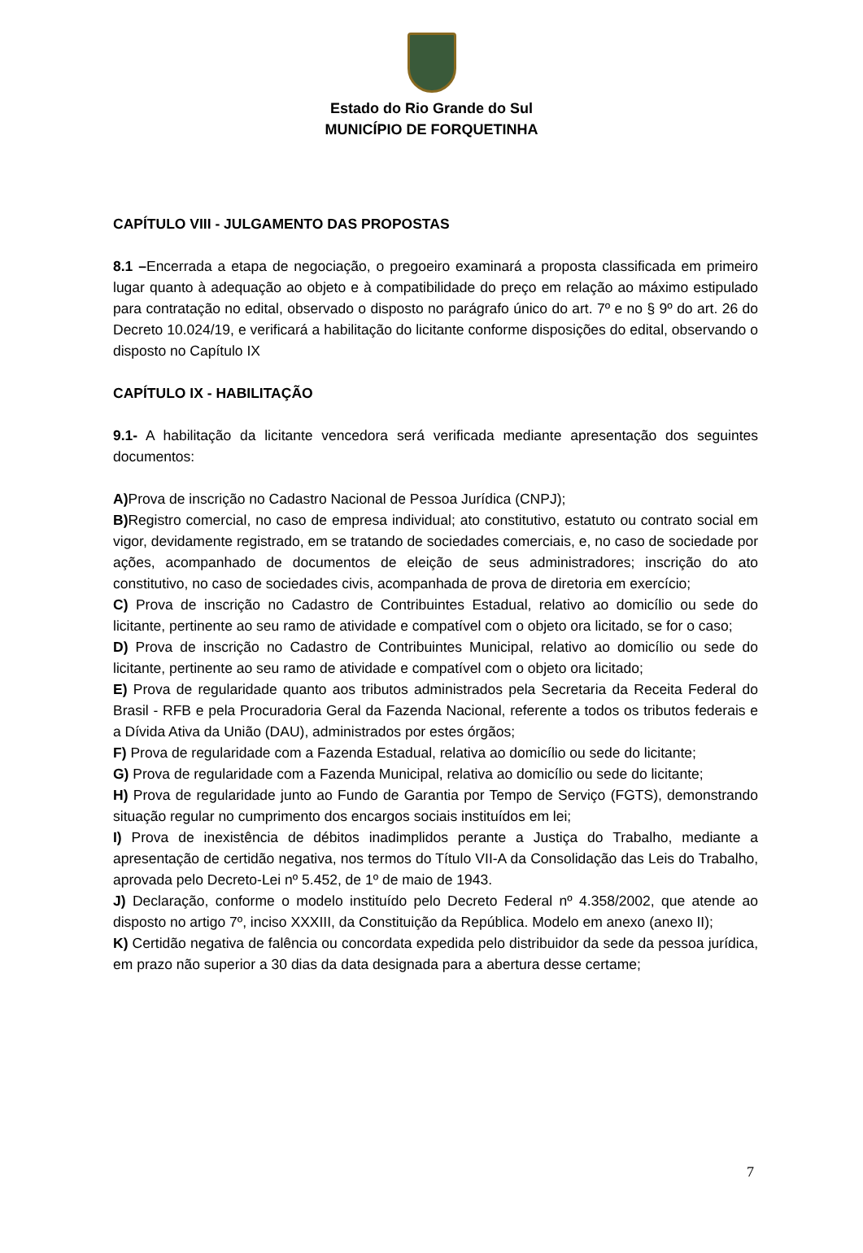Estado do Rio Grande do Sul
MUNICÍPIO DE FORQUETINHA
CAPÍTULO VIII - JULGAMENTO DAS PROPOSTAS
8.1 –Encerrada a etapa de negociação, o pregoeiro examinará a proposta classificada em primeiro lugar quanto à adequação ao objeto e à compatibilidade do preço em relação ao máximo estipulado para contratação no edital, observado o disposto no parágrafo único do art. 7º e no § 9º do art. 26 do Decreto 10.024/19, e verificará a habilitação do licitante conforme disposições do edital, observando o disposto no Capítulo IX
CAPÍTULO IX - HABILITAÇÃO
9.1- A habilitação da licitante vencedora será verificada mediante apresentação dos seguintes documentos:
A) Prova de inscrição no Cadastro Nacional de Pessoa Jurídica (CNPJ);
B) Registro comercial, no caso de empresa individual; ato constitutivo, estatuto ou contrato social em vigor, devidamente registrado, em se tratando de sociedades comerciais, e, no caso de sociedade por ações, acompanhado de documentos de eleição de seus administradores; inscrição do ato constitutivo, no caso de sociedades civis, acompanhada de prova de diretoria em exercício;
C) Prova de inscrição no Cadastro de Contribuintes Estadual, relativo ao domicílio ou sede do licitante, pertinente ao seu ramo de atividade e compatível com o objeto ora licitado, se for o caso;
D) Prova de inscrição no Cadastro de Contribuintes Municipal, relativo ao domicílio ou sede do licitante, pertinente ao seu ramo de atividade e compatível com o objeto ora licitado;
E) Prova de regularidade quanto aos tributos administrados pela Secretaria da Receita Federal do Brasil - RFB e pela Procuradoria Geral da Fazenda Nacional, referente a todos os tributos federais e a Dívida Ativa da União (DAU), administrados por estes órgãos;
F) Prova de regularidade com a Fazenda Estadual, relativa ao domicílio ou sede do licitante;
G) Prova de regularidade com a Fazenda Municipal, relativa ao domicílio ou sede do licitante;
H) Prova de regularidade junto ao Fundo de Garantia por Tempo de Serviço (FGTS), demonstrando situação regular no cumprimento dos encargos sociais instituídos em lei;
I) Prova de inexistência de débitos inadimplidos perante a Justiça do Trabalho, mediante a apresentação de certidão negativa, nos termos do Título VII-A da Consolidação das Leis do Trabalho, aprovada pelo Decreto-Lei nº 5.452, de 1º de maio de 1943.
J) Declaração, conforme o modelo instituído pelo Decreto Federal nº 4.358/2002, que atende ao disposto no artigo 7º, inciso XXXIII, da Constituição da República. Modelo em anexo (anexo II);
K) Certidão negativa de falência ou concordata expedida pelo distribuidor da sede da pessoa jurídica, em prazo não superior a 30 dias da data designada para a abertura desse certame;
7